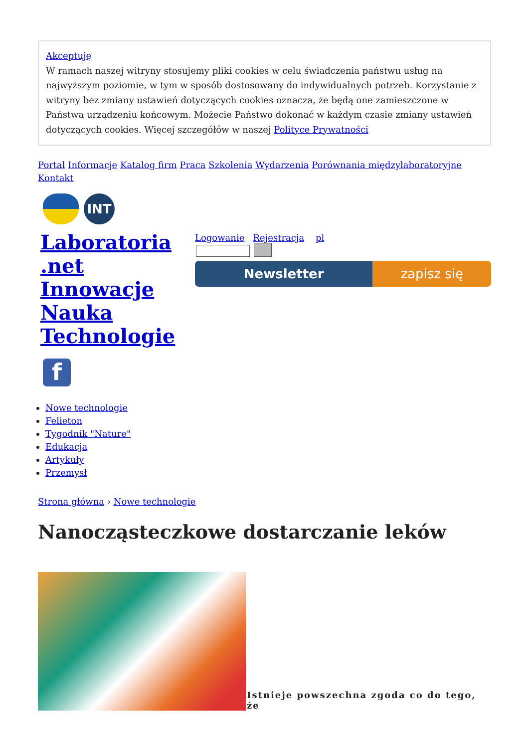Akceptuję
W ramach naszej witryny stosujemy pliki cookies w celu świadczenia państwu usług na najwyższym poziomie, w tym w sposób dostosowany do indywidualnych potrzeb. Korzystanie z witryny bez zmiany ustawień dotyczących cookies oznacza, że będą one zamieszczone w Państwa urządzeniu końcowym. Możecie Państwo dokonać w każdym czasie zmiany ustawień dotyczących cookies. Więcej szczegółów w naszej Polityce Prywatności
Portal Informacje Katalog firm Praca Szkolenia Wydarzenia Porównania międzylaboratoryjne Kontakt
INT
Laboratoria .net Innowacje Nauka Technologie
f
Logowanie Rejestracja pl
Newsletter zapisz się
Nowe technologie
Felieton
Tygodnik "Nature"
Edukacja
Artykuły
Przemysł
Strona główna › Nowe technologie
Nanocząsteczkowe dostarczanie leków
Istnieje powszechna zgoda co do tego, że